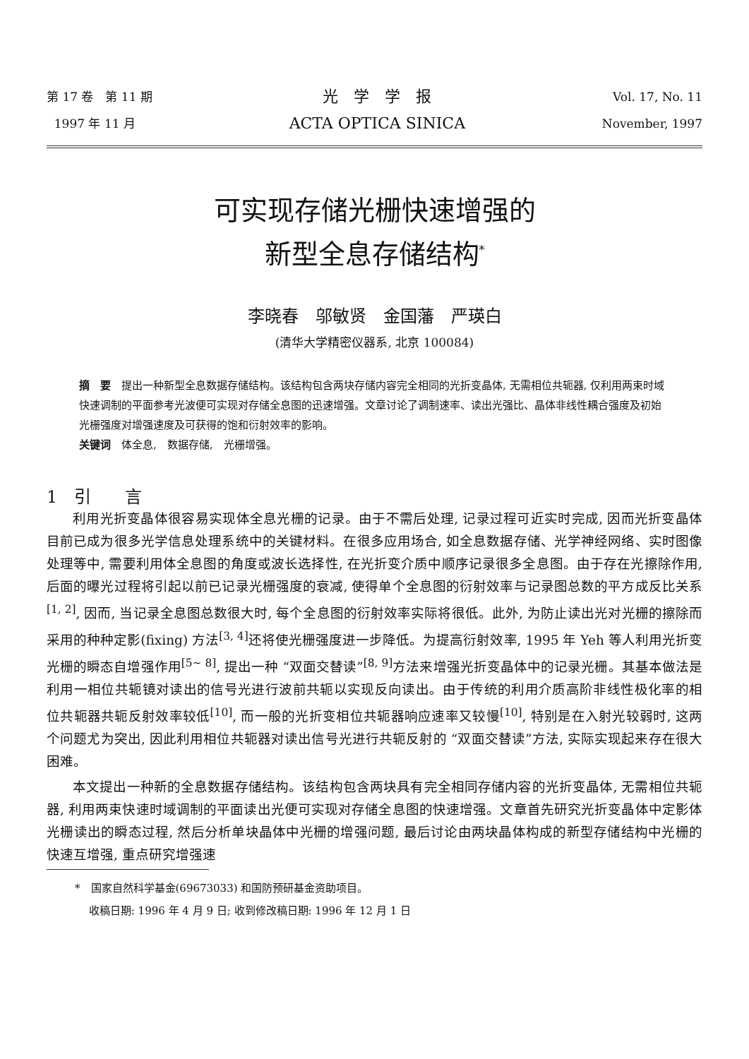第 17 卷　第 11 期
1997 年 11 月
光　学　学　报
ACTA OPTICA SINICA
Vol. 17, No. 11
November, 1997
可实现存储光栅快速增强的
新型全息存储结构<sup>*</sup>
李晓春　邬敏贤　金国藩　严瑛白
(清华大学精密仪器系, 北京 100084)
摘　要　提出一种新型全息数据存储结构。该结构包含两块存储内容完全相同的光折变晶体, 无需相位共轭器, 仅利用两束时域快速调制的平面参考光波便可实现对存储全息图的迅速增强。文章讨论了调制速率、读出光强比、晶体非线性耦合强度及初始光栅强度对增强速度及可获得的饱和衍射效率的影响。
关键词　体全息,　数据存储,　光栅增强。
1　引　　言
利用光折变晶体很容易实现体全息光栅的记录。由于不需后处理, 记录过程可近实时完成, 因而光折变晶体目前已成为很多光学信息处理系统中的关键材料。在很多应用场合, 如全息数据存储、光学神经网络、实时图像处理等中, 需要利用体全息图的角度或波长选择性, 在光折变介质中顺序记录很多全息图。由于存在光擦除作用, 后面的曝光过程将引起以前已记录光栅强度的衰减, 使得单个全息图的衍射效率与记录图总数的平方成反比关系<sup>[1, 2]</sup>, 因而, 当记录全息图总数很大时, 每个全息图的衍射效率实际将很低。此外, 为防止读出光对光栅的擦除而采用的种种定影(fixing) 方法<sup>[3, 4]</sup>还将使光栅强度进一步降低。为提高衍射效率, 1995 年 Yeh 等人利用光折变光栅的瞬态自增强作用<sup>[5~ 8]</sup>, 提出一种 “双面交替读”<sup>[8, 9]</sup>方法来增强光折变晶体中的记录光栅。其基本做法是利用一相位共轭镜对读出的信号光进行波前共轭以实现反向读出。由于传统的利用介质高阶非线性极化率的相位共轭器共轭反射效率较低<sup>[10]</sup>, 而一般的光折变相位共轭器响应速率又较慢<sup>[10]</sup>, 特别是在入射光较弱时, 这两个问题尤为突出, 因此利用相位共轭器对读出信号光进行共轭反射的 “双面交替读”方法, 实际实现起来存在很大困难。
本文提出一种新的全息数据存储结构。该结构包含两块具有完全相同存储内容的光折变晶体, 无需相位共轭器, 利用两束快速时域调制的平面读出光便可实现对存储全息图的快速增强。文章首先研究光折变晶体中定影体光栅读出的瞬态过程, 然后分析单块晶体中光栅的增强问题, 最后讨论由两块晶体构成的新型存储结构中光栅的快速互增强, 重点研究增强速
*　国家自然科学基金(69673033) 和国防预研基金资助项目。
　 收稿日期: 1996 年 4 月 9 日; 收到修改稿日期: 1996 年 12 月 1 日